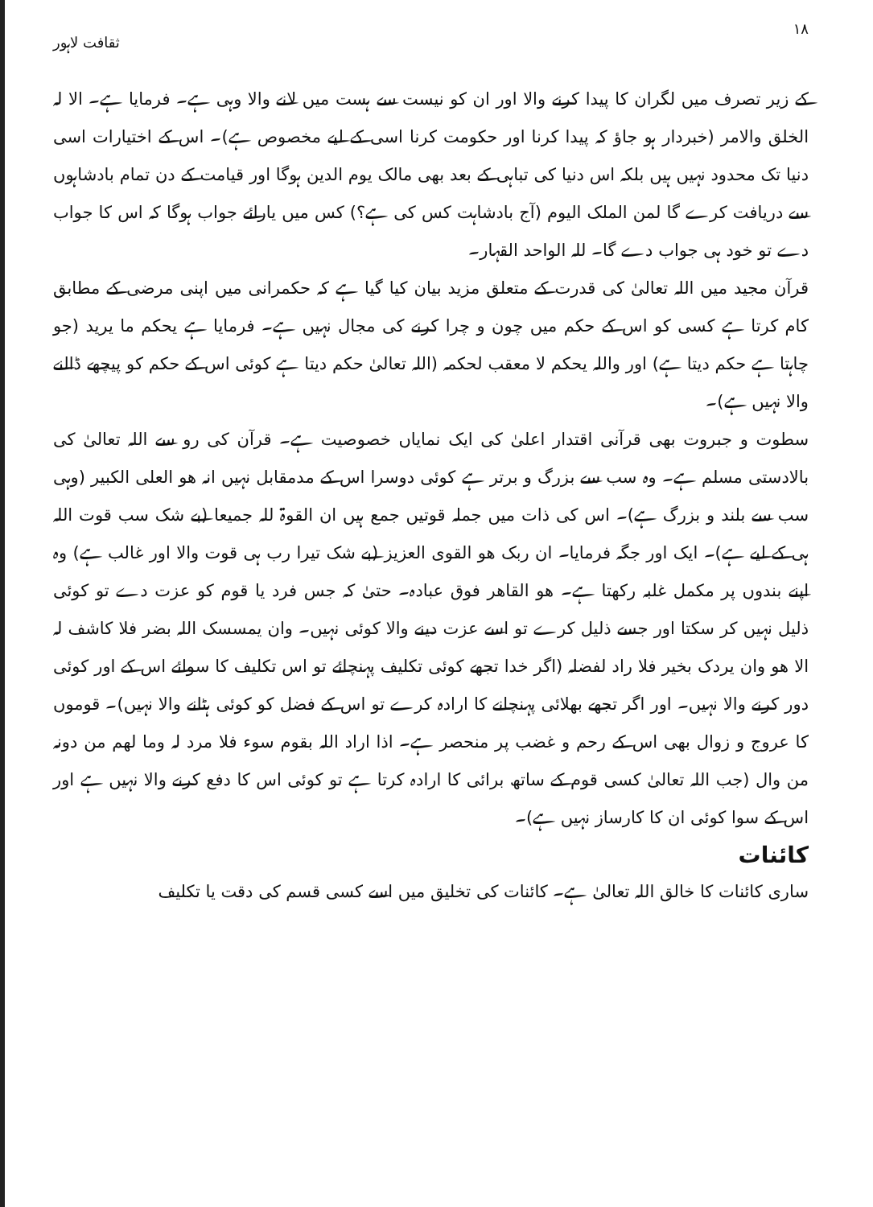۱۸ ثقافت لاہور
کے زیر تصرف میں لگران کا پیدا کرنے والا اور ان کو نیست سے ہست میں لانے والا وہی ہے۔ فرمایا ہے۔ الا لہ الخلق والامر (خبردار ہو جاؤ کہ پیدا کرنا اور حکومت کرنا اسی کے لیے مخصوص ہے)۔ اس کے اختیارات اسی دنیا تک محدود نہیں ہیں بلکہ اس دنیا کی تباہی کے بعد بھی مالک یوم الدین ہوگا اور قیامت کے دن تمام بادشاہوں سے دریافت کرے گا لمن الملک الیوم (آج بادشاہت کس کی ہے؟) کس میں یارائے جواب ہوگا کہ اس کا جواب دے تو خود ہی جواب دے گا۔ للہ الواحد القہار۔
قرآن مجید میں اللہ تعالیٰ کی قدرت کے متعلق مزید بیان کیا گیا ہے کہ حکمرانی میں اپنی مرضی کے مطابق کام کرتا ہے کسی کو اس کے حکم میں چون و چرا کرنے کی مجال نہیں ہے۔ فرمایا ہے یحکم ما یرید (جو چاہتا ہے حکم دیتا ہے) اور واللہ یحکم لا معقب لحکمہ (اللہ تعالیٰ حکم دیتا ہے کوئی اس کے حکم کو پیچھے ڈالنے والا نہیں ہے)۔
سطوت و جبروت بھی قرآنی اقتدار اعلیٰ کی ایک نمایاں خصوصیت ہے۔ قرآن کی رو سے اللہ تعالیٰ کی بالادستی مسلم ہے۔ وہ سب سے بزرگ و برتر ہے کوئی دوسرا اس کے مدمقابل نہیں انہ ھو العلی الکبیر (وہی سب سے بلند و بزرگ ہے)۔ اس کی ذات میں جملہ قوتیں جمع ہیں ان القوۃ للہ جمیعا (بے شک سب قوت اللہ ہی کے لیے ہے)۔ ایک اور جگہ فرمایا۔ ان ربک ھو القوی العزیز (بے شک تیرا رب ہی قوت والا اور غالب ہے) وہ اپنے بندوں پر مکمل غلبہ رکھتا ہے۔ ھو القاھر فوق عبادہ۔ حتیٰ کہ جس فرد یا قوم کو عزت دے تو کوئی ذلیل نہیں کر سکتا اور جسے ذلیل کرے تو اسے عزت دینے والا کوئی نہیں۔ وان یمسسک اللہ بضر فلا کاشف لہ الا ھو وان یردک بخیر فلا راد لفضلہ (اگر خدا تجھے کوئی تکلیف پہنچائے تو اس تکلیف کا سوائے اس کے اور کوئی دور کرنے والا نہیں۔ اور اگر تجھے بھلائی پہنچانے کا ارادہ کرے تو اس کے فضل کو کوئی ہٹانے والا نہیں)۔ قوموں کا عروج و زوال بھی اس کے رحم و غضب پر منحصر ہے۔ اذا اراد اللہ بقوم سوء فلا مرد لہ وما لھم من دونہ من وال (جب اللہ تعالیٰ کسی قوم کے ساتھ برائی کا ارادہ کرتا ہے تو کوئی اس کا دفع کرنے والا نہیں ہے اور اس کے سوا کوئی ان کا کارساز نہیں ہے)۔
کائنات
ساری کائنات کا خالق اللہ تعالیٰ ہے۔ کائنات کی تخلیق میں اسے کسی قسم کی دقت یا تکلیف